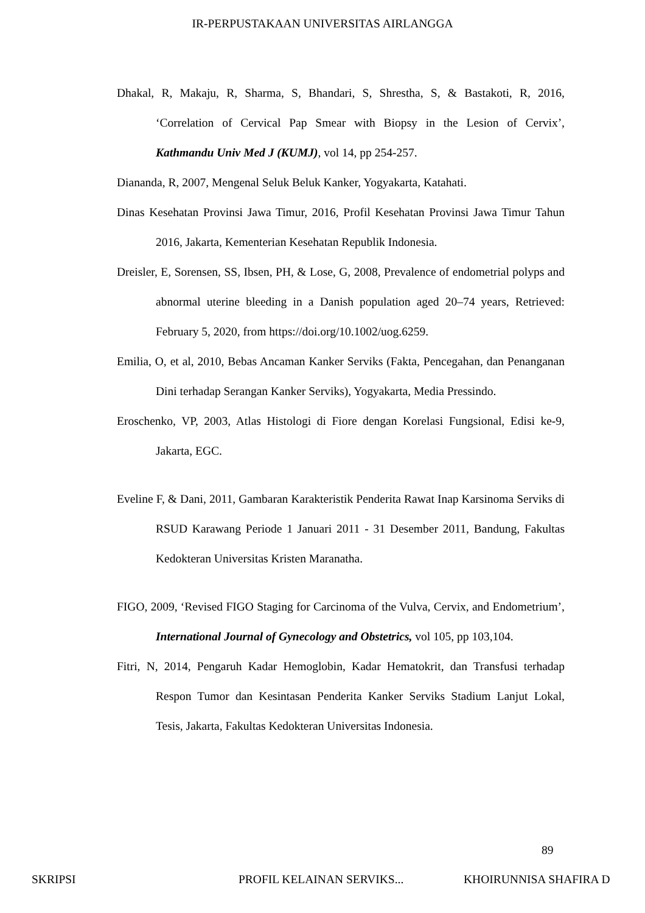IR-PERPUSTAKAAN UNIVERSITAS AIRLANGGA
Dhakal, R, Makaju, R, Sharma, S, Bhandari, S, Shrestha, S, & Bastakoti, R, 2016, ‘Correlation of Cervical Pap Smear with Biopsy in the Lesion of Cervix’, Kathmandu Univ Med J (KUMJ), vol 14, pp 254-257.
Diananda, R, 2007, Mengenal Seluk Beluk Kanker, Yogyakarta, Katahati.
Dinas Kesehatan Provinsi Jawa Timur, 2016, Profil Kesehatan Provinsi Jawa Timur Tahun 2016, Jakarta, Kementerian Kesehatan Republik Indonesia.
Dreisler, E, Sorensen, SS, Ibsen, PH, & Lose, G, 2008, Prevalence of endometrial polyps and abnormal uterine bleeding in a Danish population aged 20–74 years, Retrieved: February 5, 2020, from https://doi.org/10.1002/uog.6259.
Emilia, O, et al, 2010, Bebas Ancaman Kanker Serviks (Fakta, Pencegahan, dan Penanganan Dini terhadap Serangan Kanker Serviks), Yogyakarta, Media Pressindo.
Eroschenko, VP, 2003, Atlas Histologi di Fiore dengan Korelasi Fungsional, Edisi ke-9, Jakarta, EGC.
Eveline F, & Dani, 2011, Gambaran Karakteristik Penderita Rawat Inap Karsinoma Serviks di RSUD Karawang Periode 1 Januari 2011 - 31 Desember 2011, Bandung, Fakultas Kedokteran Universitas Kristen Maranatha.
FIGO, 2009, ‘Revised FIGO Staging for Carcinoma of the Vulva, Cervix, and Endometrium’, International Journal of Gynecology and Obstetrics, vol 105, pp 103,104.
Fitri, N, 2014, Pengaruh Kadar Hemoglobin, Kadar Hematokrit, dan Transfusi terhadap Respon Tumor dan Kesintasan Penderita Kanker Serviks Stadium Lanjut Lokal, Tesis, Jakarta, Fakultas Kedokteran Universitas Indonesia.
89
SKRIPSI PROFIL KELAINAN SERVIKS... KHOIRUNNISA SHAFIRA D